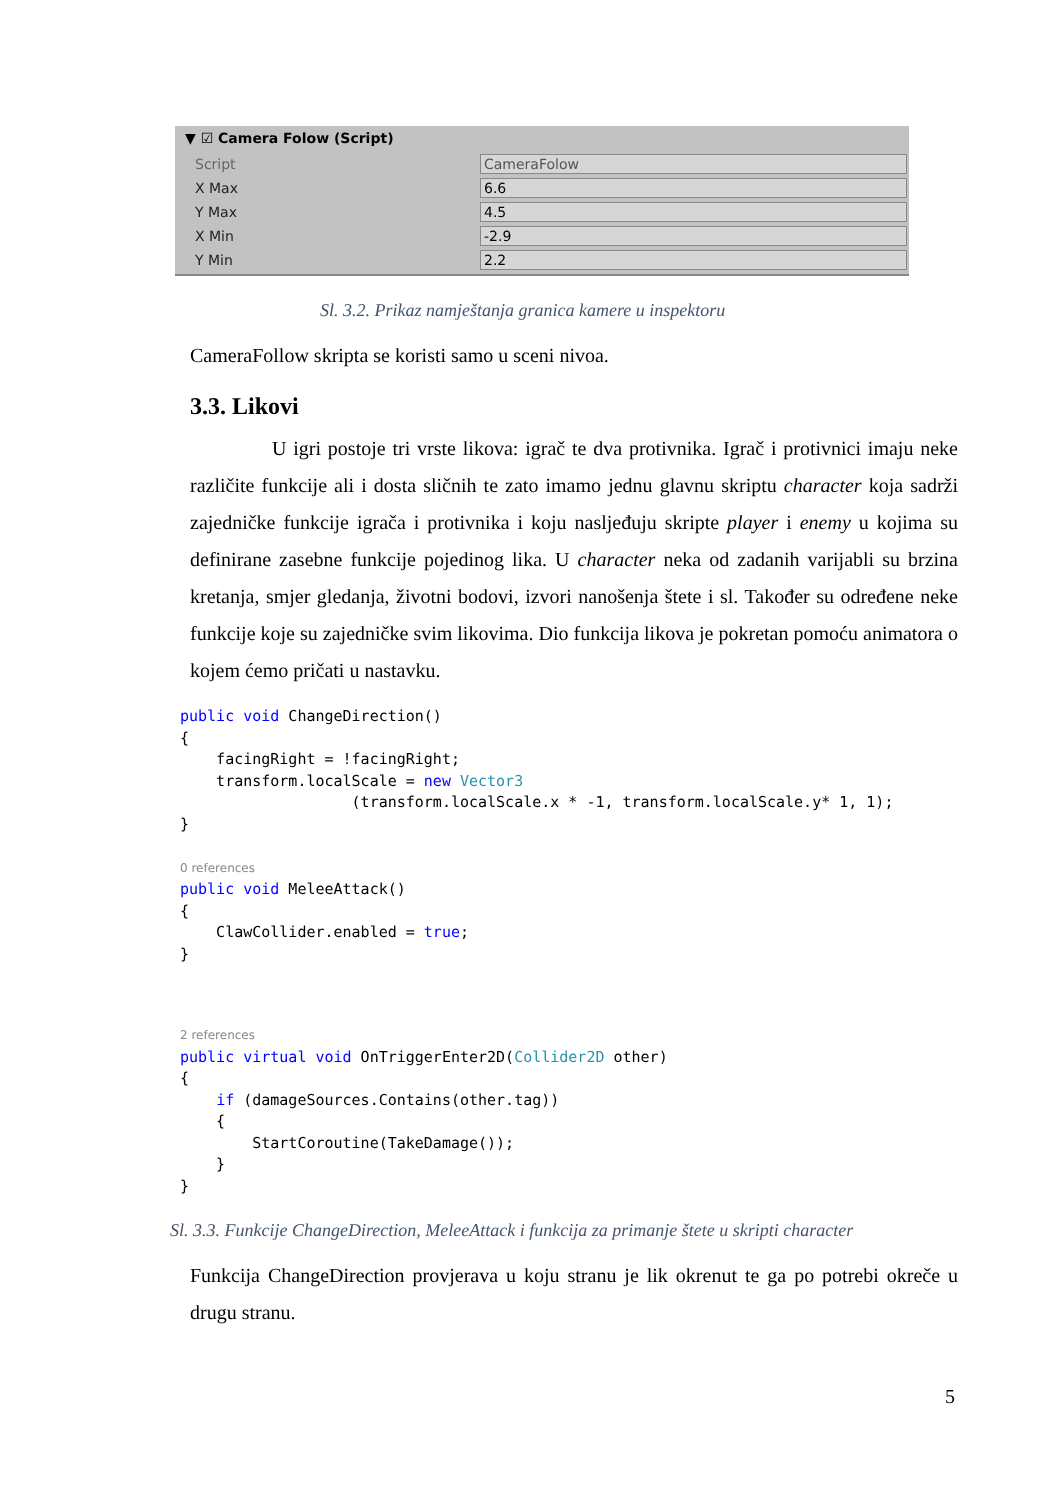▼ ☑ Camera Folow (Script)
Script
CameraFolow
X Max
6.6
Y Max
4.5
X Min
-2.9
Y Min
2.2
Sl. 3.2. Prikaz namještanja granica kamere u inspektoru
CameraFollow skripta se koristi samo u sceni nivoa.
3.3. Likovi
U igri postoje tri vrste likova: igrač te dva protivnika. Igrač i protivnici imaju neke različite funkcije ali i dosta sličnih te zato imamo jednu glavnu skriptu character koja sadrži zajedničke funkcije igrača i protivnika i koju nasljeđuju skripte player i enemy u kojima su definirane zasebne funkcije pojedinog lika. U character neka od zadanih varijabli su brzina kretanja, smjer gledanja, životni bodovi, izvori nanošenja štete i sl. Također su određene neke funkcije koje su zajedničke svim likovima. Dio funkcija likova je pokretan pomoću animatora o kojem ćemo pričati u nastavku.
public void ChangeDirection()
{
    facingRight = !facingRight;
    transform.localScale = new Vector3
                   (transform.localScale.x * -1, transform.localScale.y* 1, 1);
}

0 references
public void MeleeAttack()
{
    ClawCollider.enabled = true;
}
2 references
public virtual void OnTriggerEnter2D(Collider2D other)
{
    if (damageSources.Contains(other.tag))
    {
        StartCoroutine(TakeDamage());
    }
}
Sl. 3.3. Funkcije ChangeDirection, MeleeAttack i funkcija za primanje štete u skripti character
Funkcija ChangeDirection provjerava u koju stranu je lik okrenut te ga po potrebi okreče u drugu stranu.
5